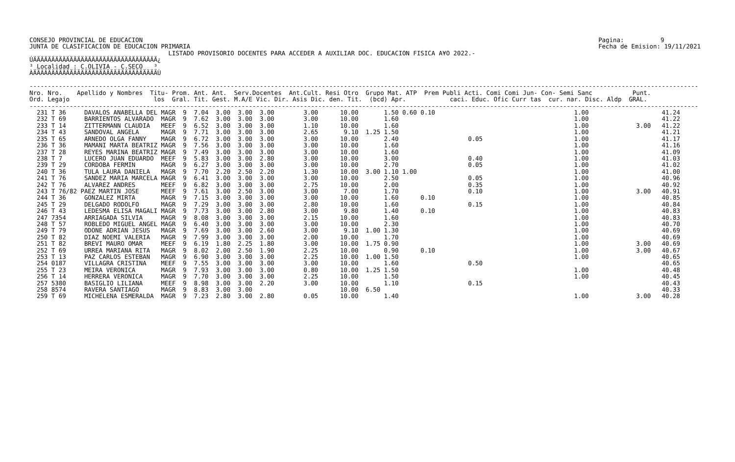CONSEJO PROVINCIAL DE EDUCACION
JUNTA DE CLASIFICACION DE EDUCACION PRIMARIA
Pagina:          9
Fecha de Emision: 19/11/2021
                                      LISTADO PROVISORIO DOCENTES PARA ACCEDER A AUXILIAR DOC. EDUCACION FISICA A¥O 2022.-
ÚÄÄÄÄÄÄÄÄÄÄÄÄÄÄÄÄÄÄÄÄÄÄÄÄÄÄÄÄÄÄÄÄÄÄ¿
³ Localidad : C.OLIVIA - C.SECO   ³
ÀÄÄÄÄÄÄÄÄÄÄÄÄÄÄÄÄÄÄÄÄÄÄÄÄÄÄÄÄÄÄÄÄÄÄÙ
---------------------------------------------------------------------------------------------------------------------------------------------------------------------------------------
Nro. Nro.    Apellido y Nombres  Titu- Prom. Ant. Ant.  Serv.Docentes  Ant.Cult. Resi Otro  Grupo Mat. ATP  Prem Publi Acti. Comi Comi Jun- Con- Semi Sanc           Punt.
Ord. Legajo                       los  Gral. Tit. Gest. M.A/E Vic. Dir. Asis Dic. den. Tit.  (bcd) Apr.            caci. Educ. Ofic Curr tas  cur. nar. Disc. Aldp  GRAL.
---------------------------------------------------------------------------------------------------------------------------------------------------------------------------------------
  231 T 36     DAVALOS ANABELLA DEL MAGR  9  7.04  3.00  3.00  3.00        3.00      10.00       1.50 0.60 0.10                                      1.00                    41.24
  232 T 69     BARRIENTOS ALVARADO  MAGR  9  7.62  3.00  3.00  3.00        3.00      10.00       1.60                                                1.00                    41.22
  233 T 14     ZITTERMANN CLAUDIA   MEEF  9  6.52  3.00  3.00  3.00        1.10      10.00       1.60                                                1.00             3.00   41.22
  234 T 43     SANDOVAL ANGELA      MAGR  9  7.71  3.00  3.00  3.00        2.65       9.10  1.25 1.50                                                1.00                    41.21
  235 T 65     ARNEDO OLGA FANNY    MAGR  9  6.72  3.00  3.00  3.00        3.00      10.00       2.40                   0.05                         1.00                    41.17
  236 T 36     MAMANI MARTA BEATRIZ MAGR  9  7.56  3.00  3.00  3.00        3.00      10.00       1.60                                                1.00                    41.16
  237 T 28     REYES MARINA BEATRIZ MAGR  9  7.49  3.00  3.00  3.00        3.00      10.00       1.60                                                1.00                    41.09
  238 T 7      LUCERO JUAN EDUARDO  MEEF  9  5.83  3.00  3.00  2.80        3.00      10.00       3.00                   0.40                         1.00                    41.03
  239 T 29     CORDOBA FERMIN       MAGR  9  6.27  3.00  3.00  3.00        3.00      10.00       2.70                   0.05                         1.00                    41.02
  240 T 36     TULA LAURA DANIELA   MAGR  9  7.70  2.20  2.50  2.20        1.30      10.00  3.00 1.10 1.00                                           1.00                    41.00
  241 T 76     SANDEZ MARIA MARCELA MAGR  9  6.41  3.00  3.00  3.00        3.00      10.00       2.50                   0.05                         1.00                    40.96
  242 T 76     ALVAREZ ANDRES       MEEF  9  6.82  3.00  3.00  3.00        2.75      10.00       2.00                   0.35                         1.00                    40.92
  243 T 76/82 PAEZ MARTIN JOSE      MEEF  9  7.61  3.00  2.50  3.00        3.00       7.00       1.70                   0.10                         1.00             3.00   40.91
  244 T 36     GONZALEZ MIRTA       MAGR  9  7.15  3.00  3.00  3.00        3.00      10.00       1.60      0.10                                      1.00                    40.85
  245 T 29     DELGADO RODOLFO      MAGR  9  7.29  3.00  3.00  3.00        2.80      10.00       1.60                   0.15                         1.00                    40.84
  246 T 43     LEDESMA ELISA MAGALI MAGR  9  7.73  3.00  3.00  2.80        3.00       9.80       1.40      0.10                                      1.00                    40.83
  247 7354     ARRIAGADA SILVIA     MAGR  9  8.08  3.00  3.00  3.00        2.15      10.00       1.60                                                1.00                    40.83
  248 T 57     ROBLEDO MIGUEL ANGEL MAGR  9  6.40  3.00  3.00  3.00        3.00      10.00       2.30                                                1.00                    40.70
  249 T 79     ODONE ADRIAN JESUS   MAGR  9  7.69  3.00  3.00  2.60        3.00       9.10  1.00 1.30                                                1.00                    40.69
  250 T 82     DIAZ NOEMI VALERIA   MAGR  9  7.99  3.00  3.00  3.00        2.00      10.00       1.70                                                1.00                    40.69
  251 T 82     BREVI MAURO OMAR     MEEF  9  6.19  1.80  2.25  1.80        3.00      10.00  1.75 0.90                                                1.00             3.00   40.69
  252 T 69     URREA MARIANA RITA   MAGR  9  8.02  2.00  2.50  1.90        2.25      10.00       0.90      0.10                                      1.00             3.00   40.67
  253 T 13     PAZ CARLOS ESTEBAN   MAGR  9  6.90  3.00  3.00  3.00        2.25      10.00  1.00 1.50                                                1.00                    40.65
  254 0187     VILLAGRA CRISTINA    MEEF  9  7.55  3.00  3.00  3.00        3.00      10.00       1.60                   0.50                                                 40.65
  255 T 23     MEIRA VERONICA       MAGR  9  7.93  3.00  3.00  3.00        0.80      10.00  1.25 1.50                                                1.00                    40.48
  256 T 14     HERRERA VERONICA     MAGR  9  7.70  3.00  3.00  3.00        2.25      10.00       1.50                                                1.00                    40.45
  257 5380     BASIGLIO LILIANA     MEEF  9  8.98  3.00  3.00  2.20        3.00      10.00       1.10                   0.15                                                 40.43
  258 8574     RAVERA SANTIAGO      MAGR  9  8.83  3.00  3.00                        10.00  6.50                                                                             40.33
  259 T 69     MICHELENA ESMERALDA  MAGR  9  7.23  2.80  3.00  2.80        0.05      10.00       1.40                                                1.00             3.00   40.28